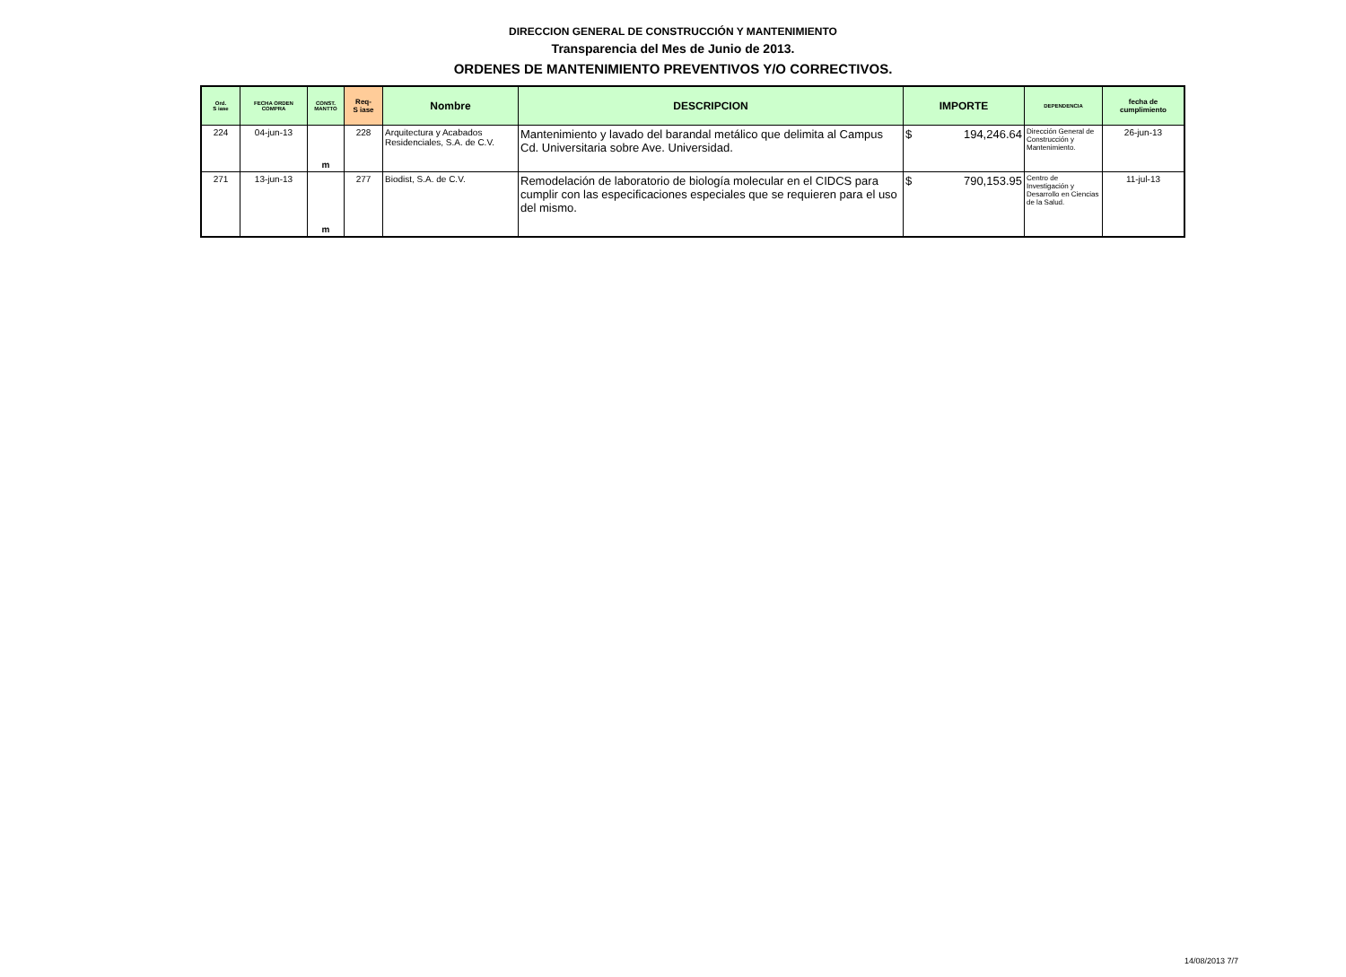DIRECCION GENERAL DE CONSTRUCCIÓN Y MANTENIMIENTO
Transparencia del Mes de Junio de 2013.
ORDENES DE MANTENIMIENTO PREVENTIVOS Y/O CORRECTIVOS.
| Ord. S iase | FECHA ORDEN COMPRA | CONST. MANTTO | Req- S iase | Nombre | DESCRIPCION | IMPORTE | DEPENDENCIA | fecha de cumplimiento |
| --- | --- | --- | --- | --- | --- | --- | --- | --- |
| 224 | 04-jun-13 | m | 228 | Arquitectura y Acabados Residenciales, S.A. de C.V. | Mantenimiento y lavado del barandal metálico que delimita al Campus Cd. Universitaria sobre Ave. Universidad. | $ 194,246.64 | Dirección General de Construcción y Mantenimiento. | 26-jun-13 |
| 271 | 13-jun-13 | m | 277 | Biodist, S.A. de C.V. | Remodelación de laboratorio de biología molecular en el CIDCS para cumplir con las especificaciones especiales que se requieren para el uso del mismo. | $ 790,153.95 | Centro de Investigación y Desarrollo en Ciencias de la Salud. | 11-jul-13 |
14/08/2013 7/7